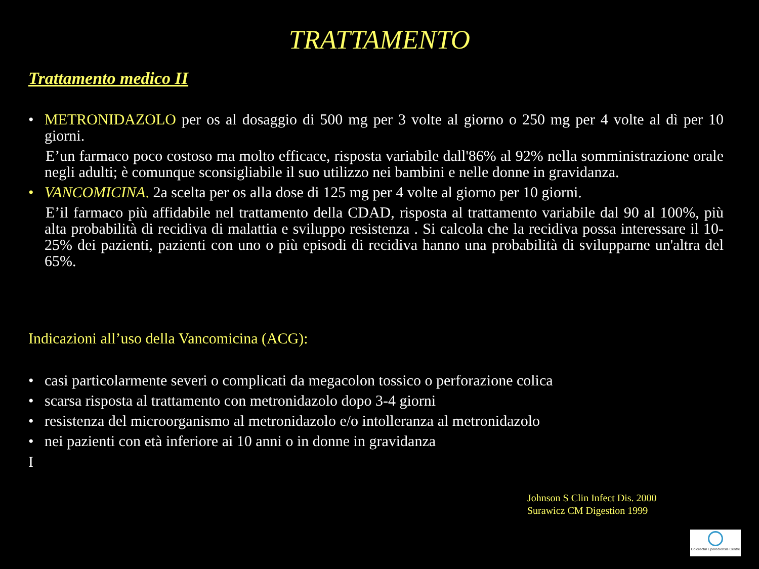TRATTAMENTO
Trattamento medico II
• METRONIDAZOLO per os al dosaggio di 500 mg per 3 volte al giorno o 250 mg per 4 volte al dì per 10 giorni.
E’un farmaco poco costoso ma molto efficace, risposta variabile dall'86% al 92% nella somministrazione orale negli adulti; è comunque sconsigliabile il suo utilizzo nei bambini e nelle donne in gravidanza.
• VANCOMICINA. 2a scelta per os alla dose di 125 mg per 4 volte al giorno per 10 giorni.
E’il farmaco più affidabile nel trattamento della CDAD, risposta al trattamento variabile dal 90 al 100%, più alta probabilità di recidiva di malattia e sviluppo resistenza . Si calcola che la recidiva possa interessare il 10-25% dei pazienti, pazienti con uno o più episodi di recidiva hanno una probabilità di svilupparne un'altra del 65%.
Indicazioni all’uso della Vancomicina (ACG):
• casi particolarmente severi o complicati da megacolon tossico o perforazione colica
• scarsa risposta al trattamento con metronidazolo dopo 3-4 giorni
• resistenza del microorganismo al metronidazolo e/o intolleranza al metronidazolo
• nei pazienti con età inferiore ai 10 anni o in donne in gravidanza
I
Johnson S Clin Infect Dis. 2000
Surawicz CM Digestion 1999
Colorectal Eporediensis Centre